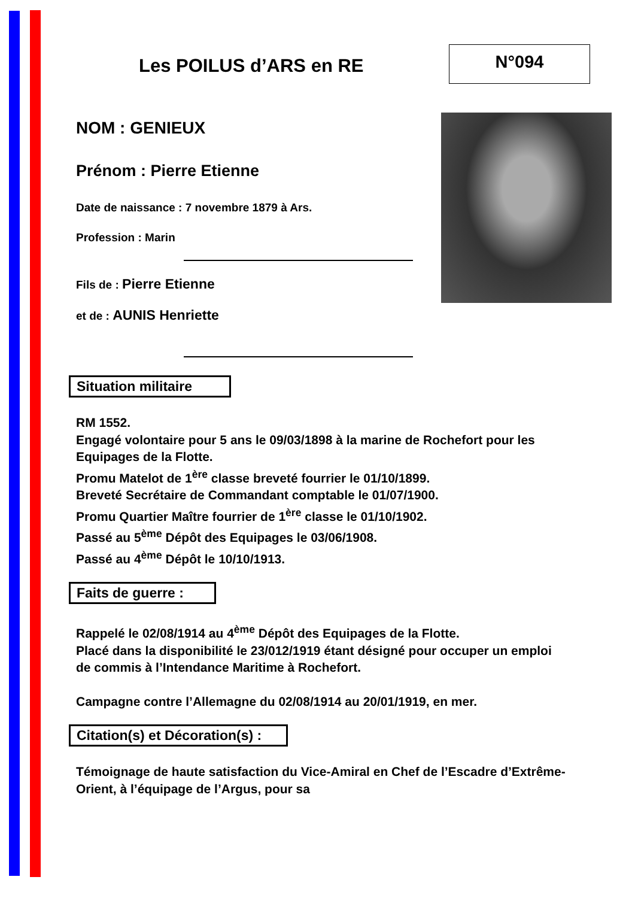Les POILUS d’ARS en RE
N°094
NOM : GENIEUX
Prénom : Pierre Etienne
Date de naissance : 7 novembre 1879 à Ars.
Profession : Marin
Fils de : Pierre Etienne
et de : AUNIS Henriette
Situation militaire
RM 1552.
Engagé volontaire pour 5 ans le 09/03/1898 à la marine de Rochefort pour les Equipages de la Flotte.
Promu Matelot de 1<sup>ère</sup> classe breveté fourrier le 01/10/1899.
Breveté Secrétaire de Commandant comptable le 01/07/1900.
Promu Quartier Maître fourrier de 1<sup>ère</sup> classe le 01/10/1902.
Passé au 5<sup>ème</sup> Dépôt des Equipages le 03/06/1908.
Passé au 4<sup>ème</sup> Dépôt le 10/10/1913.
Faits de guerre :
Rappelé le 02/08/1914 au 4<sup>ème</sup> Dépôt des Equipages de la Flotte.
Placé dans la disponibilité le 23/012/1919 étant désigné pour occuper un emploi de commis à l’Intendance Maritime à Rochefort.
Campagne contre l’Allemagne du 02/08/1914 au 20/01/1919, en mer.
Citation(s) et Décoration(s) :
Témoignage de haute satisfaction du Vice-Amiral en Chef de l’Escadre d’Extrême-Orient, à l’équipage de l’Argus, pour sa